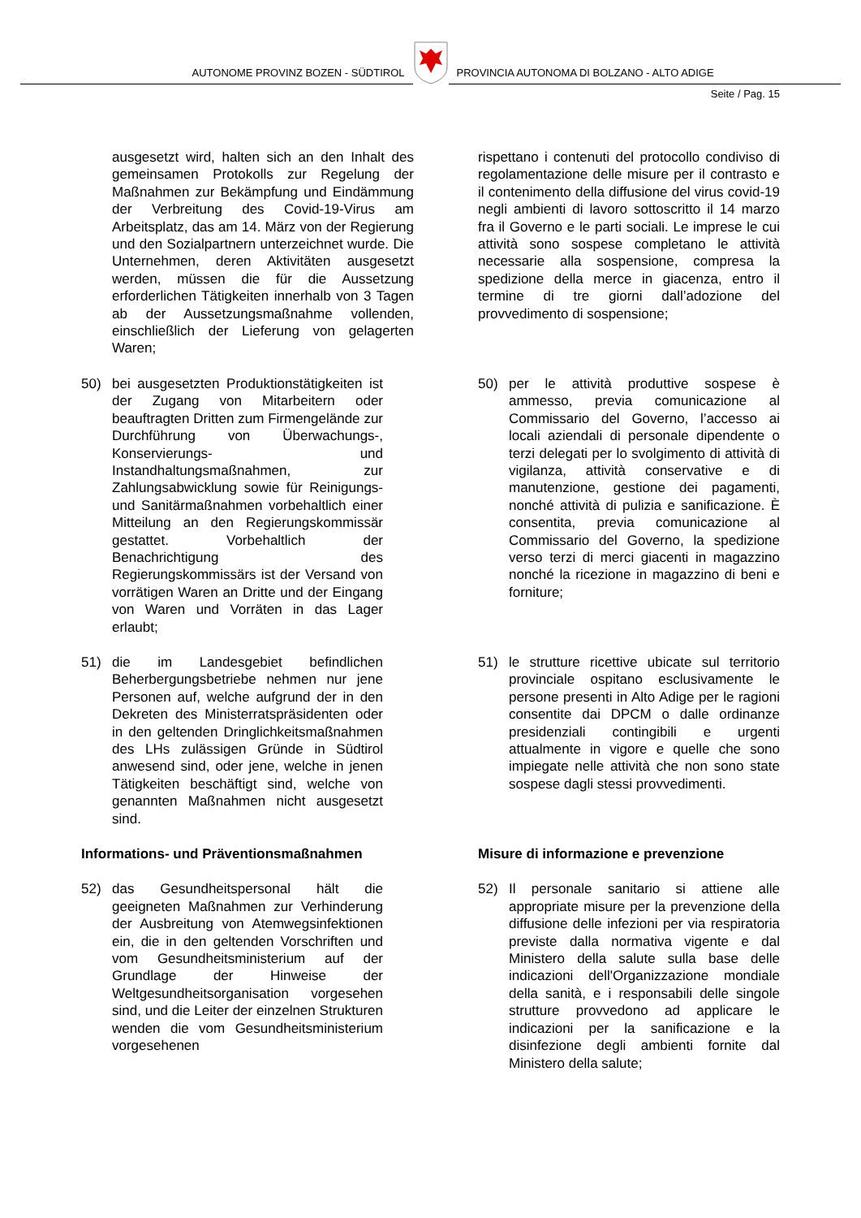AUTONOME PROVINZ BOZEN - SÜDTIROL
PROVINCIA AUTONOMA DI BOLZANO - ALTO ADIGE
Seite / Pag. 15
ausgesetzt wird, halten sich an den Inhalt des gemeinsamen Protokolls zur Regelung der Maßnahmen zur Bekämpfung und Eindämmung der Verbreitung des Covid-19-Virus am Arbeitsplatz, das am 14. März von der Regierung und den Sozialpartnern unterzeichnet wurde. Die Unternehmen, deren Aktivitäten ausgesetzt werden, müssen die für die Aussetzung erforderlichen Tätigkeiten innerhalb von 3 Tagen ab der Aussetzungsmaßnahme vollenden, einschließlich der Lieferung von gelagerten Waren;
rispettano i contenuti del protocollo condiviso di regolamentazione delle misure per il contrasto e il contenimento della diffusione del virus covid-19 negli ambienti di lavoro sottoscritto il 14 marzo fra il Governo e le parti sociali. Le imprese le cui attività sono sospese completano le attività necessarie alla sospensione, compresa la spedizione della merce in giacenza, entro il termine di tre giorni dall’adozione del provvedimento di sospensione;
50) bei ausgesetzten Produktionstätigkeiten ist der Zugang von Mitarbeitern oder beauftragten Dritten zum Firmengelände zur Durchführung von Überwachungs-, Konservierungs- und Instandhaltungsmaßnahmen, zur Zahlungsabwicklung sowie für Reinigungs- und Sanitärmaßnahmen vorbehaltlich einer Mitteilung an den Regierungskommissär gestattet. Vorbehaltlich der Benachrichtigung des Regierungskommissärs ist der Versand von vorrätigen Waren an Dritte und der Eingang von Waren und Vorräten in das Lager erlaubt;
50) per le attività produttive sospese è ammesso, previa comunicazione al Commissario del Governo, l’accesso ai locali aziendali di personale dipendente o terzi delegati per lo svolgimento di attività di vigilanza, attività conservative e di manutenzione, gestione dei pagamenti, nonché attività di pulizia e sanificazione. È consentita, previa comunicazione al Commissario del Governo, la spedizione verso terzi di merci giacenti in magazzino nonché la ricezione in magazzino di beni e forniture;
51) die im Landesgebiet befindlichen Beherbergungsbetriebe nehmen nur jene Personen auf, welche aufgrund der in den Dekreten des Ministerratspräsidenten oder in den geltenden Dringlichkeitsmaßnahmen des LHs zulässigen Gründe in Südtirol anwesend sind, oder jene, welche in jenen Tätigkeiten beschäftigt sind, welche von genannten Maßnahmen nicht ausgesetzt sind.
51) le strutture ricettive ubicate sul territorio provinciale ospitano esclusivamente le persone presenti in Alto Adige per le ragioni consentite dai DPCM o dalle ordinanze presidenziali contingibili e urgenti attualmente in vigore e quelle che sono impiegate nelle attività che non sono state sospese dagli stessi provvedimenti.
Informations- und Präventionsmaßnahmen
Misure di informazione e prevenzione
52) das Gesundheitspersonal hält die geeigneten Maßnahmen zur Verhinderung der Ausbreitung von Atemwegsinfektionen ein, die in den geltenden Vorschriften und vom Gesundheitsministerium auf der Grundlage der Hinweise der Weltgesundheitsorganisation vorgesehen sind, und die Leiter der einzelnen Strukturen wenden die vom Gesundheitsministerium vorgesehenen
52) Il personale sanitario si attiene alle appropriate misure per la prevenzione della diffusione delle infezioni per via respiratoria previste dalla normativa vigente e dal Ministero della salute sulla base delle indicazioni dell'Organizzazione mondiale della sanità, e i responsabili delle singole strutture provvedono ad applicare le indicazioni per la sanificazione e la disinfezione degli ambienti fornite dal Ministero della salute;